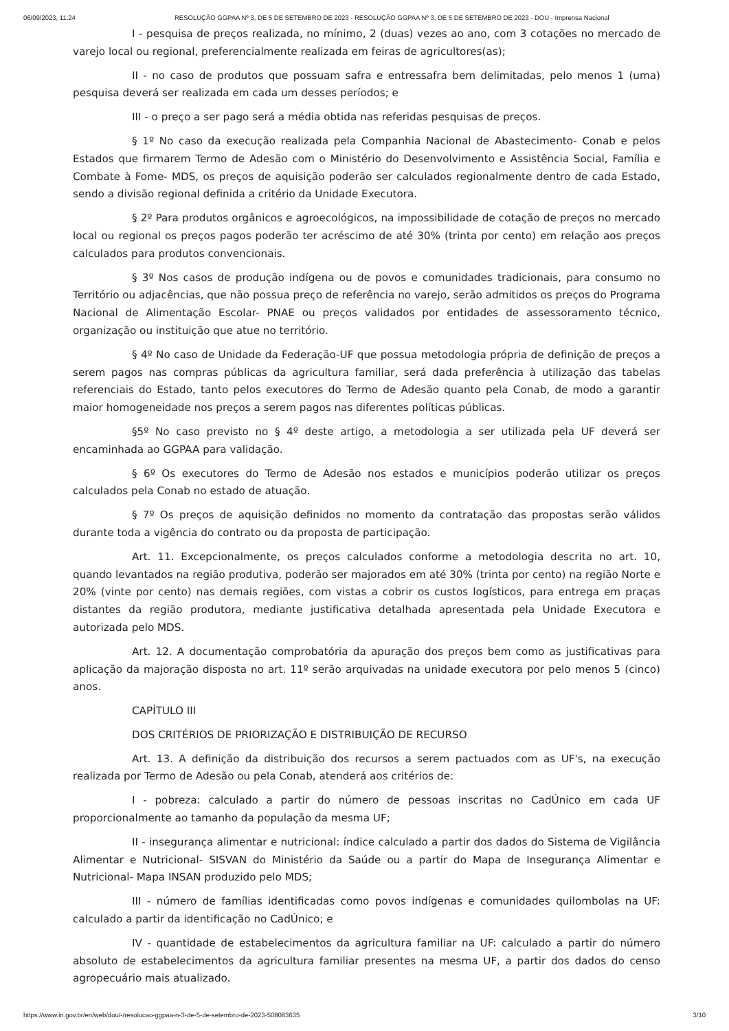06/09/2023, 11:24 RESOLUÇÃO GGPAA Nº 3, DE 5 DE SETEMBRO DE 2023 - RESOLUÇÃO GGPAA Nº 3, DE 5 DE SETEMBRO DE 2023 - DOU - Imprensa Nacional
I - pesquisa de preços realizada, no mínimo, 2 (duas) vezes ao ano, com 3 cotações no mercado de varejo local ou regional, preferencialmente realizada em feiras de agricultores(as);
II - no caso de produtos que possuam safra e entressafra bem delimitadas, pelo menos 1 (uma) pesquisa deverá ser realizada em cada um desses períodos; e
III - o preço a ser pago será a média obtida nas referidas pesquisas de preços.
§ 1º No caso da execução realizada pela Companhia Nacional de Abastecimento- Conab e pelos Estados que firmarem Termo de Adesão com o Ministério do Desenvolvimento e Assistência Social, Família e Combate à Fome- MDS, os preços de aquisição poderão ser calculados regionalmente dentro de cada Estado, sendo a divisão regional definida a critério da Unidade Executora.
§ 2º Para produtos orgânicos e agroecológicos, na impossibilidade de cotação de preços no mercado local ou regional os preços pagos poderão ter acréscimo de até 30% (trinta por cento) em relação aos preços calculados para produtos convencionais.
§ 3º Nos casos de produção indígena ou de povos e comunidades tradicionais, para consumo no Território ou adjacências, que não possua preço de referência no varejo, serão admitidos os preços do Programa Nacional de Alimentação Escolar- PNAE ou preços validados por entidades de assessoramento técnico, organização ou instituição que atue no território.
§ 4º No caso de Unidade da Federação-UF que possua metodologia própria de definição de preços a serem pagos nas compras públicas da agricultura familiar, será dada preferência à utilização das tabelas referenciais do Estado, tanto pelos executores do Termo de Adesão quanto pela Conab, de modo a garantir maior homogeneidade nos preços a serem pagos nas diferentes políticas públicas.
§5º No caso previsto no § 4º deste artigo, a metodologia a ser utilizada pela UF deverá ser encaminhada ao GGPAA para validação.
§ 6º Os executores do Termo de Adesão nos estados e municípios poderão utilizar os preços calculados pela Conab no estado de atuação.
§ 7º Os preços de aquisição definidos no momento da contratação das propostas serão válidos durante toda a vigência do contrato ou da proposta de participação.
Art. 11. Excepcionalmente, os preços calculados conforme a metodologia descrita no art. 10, quando levantados na região produtiva, poderão ser majorados em até 30% (trinta por cento) na região Norte e 20% (vinte por cento) nas demais regiões, com vistas a cobrir os custos logísticos, para entrega em praças distantes da região produtora, mediante justificativa detalhada apresentada pela Unidade Executora e autorizada pelo MDS.
Art. 12. A documentação comprobatória da apuração dos preços bem como as justificativas para aplicação da majoração disposta no art. 11º serão arquivadas na unidade executora por pelo menos 5 (cinco) anos.
CAPÍTULO III
DOS CRITÉRIOS DE PRIORIZAÇÃO E DISTRIBUIÇÃO DE RECURSO
Art. 13. A definição da distribuição dos recursos a serem pactuados com as UF's, na execução realizada por Termo de Adesão ou pela Conab, atenderá aos critérios de:
I - pobreza: calculado a partir do número de pessoas inscritas no CadÚnico em cada UF proporcionalmente ao tamanho da população da mesma UF;
II - insegurança alimentar e nutricional: índice calculado a partir dos dados do Sistema de Vigilância Alimentar e Nutricional- SISVAN do Ministério da Saúde ou a partir do Mapa de Insegurança Alimentar e Nutricional- Mapa INSAN produzido pelo MDS;
III - número de famílias identificadas como povos indígenas e comunidades quilombolas na UF: calculado a partir da identificação no CadÚnico; e
IV - quantidade de estabelecimentos da agricultura familiar na UF: calculado a partir do número absoluto de estabelecimentos da agricultura familiar presentes na mesma UF, a partir dos dados do censo agropecuário mais atualizado.
https://www.in.gov.br/en/web/dou/-/resolucao-ggpaa-n-3-de-5-de-setembro-de-2023-508083635 3/10